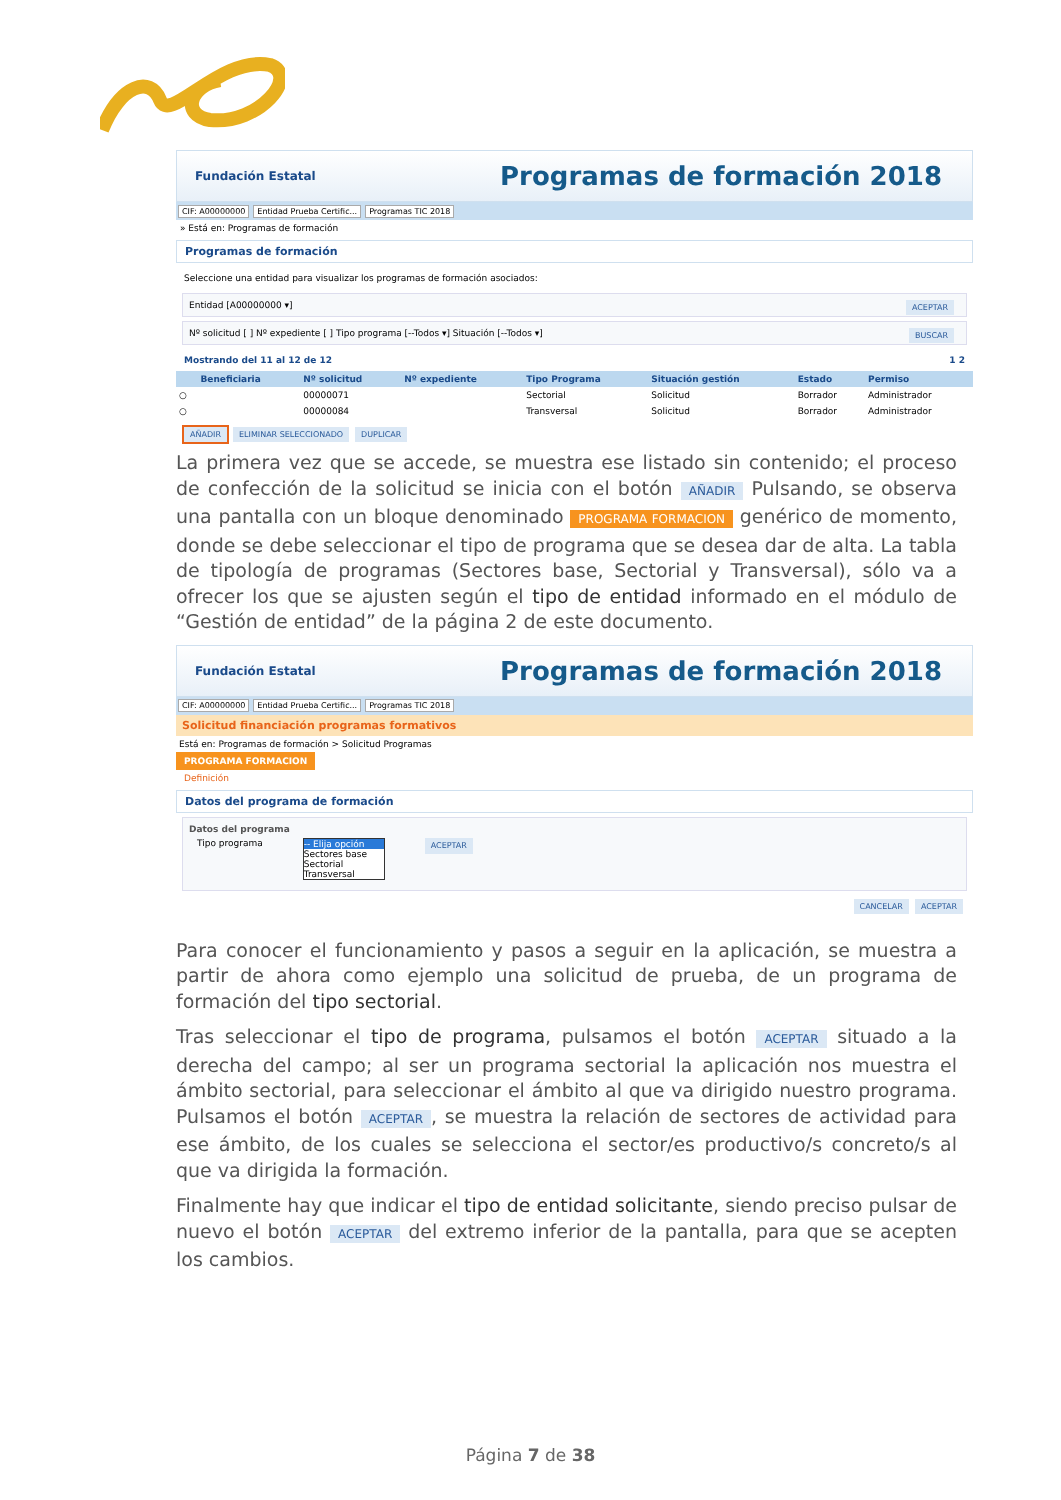Fundación Estatal Programas de formación 2018
CIF: A00000000 Entidad Prueba Certific... Programas TIC 2018
» Está en: Programas de formación
Programas de formación
Seleccione una entidad para visualizar los programas de formación asociados:
Entidad [A00000000 ▾] ACEPTAR
Nº solicitud [ ] Nº expediente [ ] Tipo programa [--Todos ▾] Situación [--Todos ▾] BUSCAR
Mostrando del 11 al 12 de 12 1 2
| | Beneficiaria | Nº solicitud | Nº expediente | Tipo Programa | Situación gestión | Estado | Permiso |
| --- | --- | --- | --- | --- | --- | --- | --- |
| ○ | | 00000071 | | Sectorial | Solicitud | Borrador | Administrador |
| ○ | | 00000084 | | Transversal | Solicitud | Borrador | Administrador |
AÑADIR ELIMINAR SELECCIONADO DUPLICAR
La primera vez que se accede, se muestra ese listado sin contenido; el proceso de confección de la solicitud se inicia con el botón AÑADIR Pulsando, se observa una pantalla con un bloque denominado PROGRAMA FORMACION genérico de momento, donde se debe seleccionar el tipo de programa que se desea dar de alta. La tabla de tipología de programas (Sectores base, Sectorial y Transversal), sólo va a ofrecer los que se ajusten según el tipo de entidad informado en el módulo de “Gestión de entidad” de la página 2 de este documento.
Fundación Estatal Programas de formación 2018
CIF: A00000000 Entidad Prueba Certific... Programas TIC 2018
Solicitud financiación programas formativos
Está en: Programas de formación > Solicitud Programas
PROGRAMA FORMACION
Definición
Datos del programa de formación
Datos del programa
Tipo programa
-- Elija opción
Sectores base
Sectorial
Transversal
ACEPTAR
CANCELAR ACEPTAR
Para conocer el funcionamiento y pasos a seguir en la aplicación, se muestra a partir de ahora como ejemplo una solicitud de prueba, de un programa de formación del tipo sectorial.
Tras seleccionar el tipo de programa, pulsamos el botón ACEPTAR situado a la derecha del campo; al ser un programa sectorial la aplicación nos muestra el ámbito sectorial, para seleccionar el ámbito al que va dirigido nuestro programa. Pulsamos el botón ACEPTAR, se muestra la relación de sectores de actividad para ese ámbito, de los cuales se selecciona el sector/es productivo/s concreto/s al que va dirigida la formación.
Finalmente hay que indicar el tipo de entidad solicitante, siendo preciso pulsar de nuevo el botón ACEPTAR del extremo inferior de la pantalla, para que se acepten los cambios.
Página 7 de 38